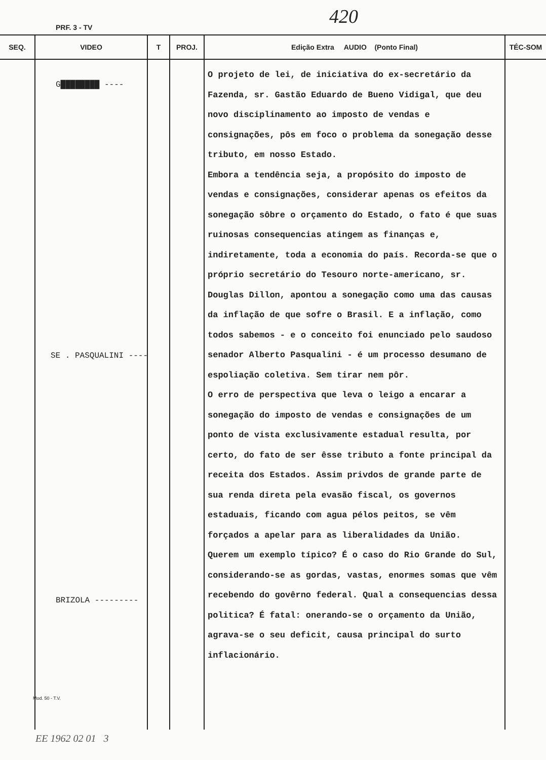PRF. 3 - TV 420
| SEQ. | VIDEO | T | PROJ. | Edição Extra AUDIO (Ponto Final) | TÉC-SOM |
| --- | --- | --- | --- | --- | --- |
| | G████████ ---- SE . PASQUALINI ---- BRIZOLA --------- Mod. 50 - T.V. | | | O projeto de lei, de iniciativa do ex-secretário da Fazenda, sr. Gastão Eduardo de Bueno Vidigal, que deu novo disciplinamento ao imposto de vendas e consignações, pôs em foco o problema da sonegação desse tributo, em nosso Estado. Embora a tendência seja, a propósito do imposto de vendas e consignações, considerar apenas os efeitos da sonegação sôbre o orçamento do Estado, o fato é que suas ruinosas consequencias atingem as finanças e, indiretamente, toda a economia do país. Recorda-se que o próprio secretário do Tesouro norte-americano, sr. Douglas Dillon, apontou a sonegação como uma das causas da inflação de que sofre o Brasil. E a inflação, como todos sabemos - e o conceito foi enunciado pelo saudoso senador Alberto Pasqualini - é um processo desumano de espoliação coletiva. Sem tirar nem pôr. O erro de perspectiva que leva o leigo a encarar a sonegação do imposto de vendas e consignações de um ponto de vista exclusivamente estadual resulta, por certo, do fato de ser êsse tributo a fonte principal da receita dos Estados. Assim privdos de grande parte de sua renda direta pela evasão fiscal, os governos estaduais, ficando com agua pélos peitos, se vêm forçados a apelar para as liberalidades da União. Querem um exemplo típico? É o caso do Rio Grande do Sul, considerando-se as gordas, vastas, enormes somas que vêm recebendo do govêrno federal. Qual a consequencias dessa politica? É fatal: onerando-se o orçamento da União, agrava-se o seu deficit, causa principal do surto inflacionário. | |
EE 1962 02 01 3